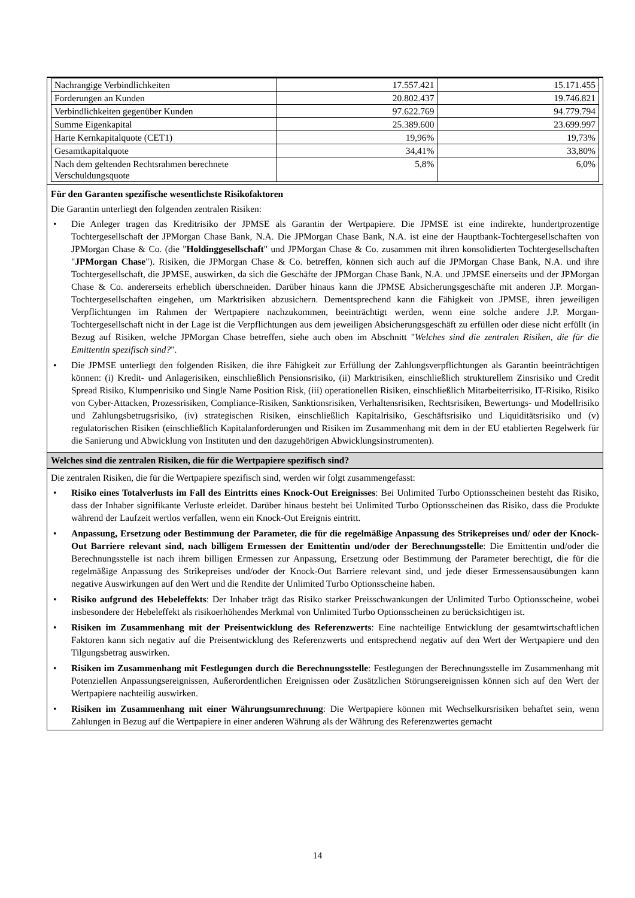| Nachrangige Verbindlichkeiten | 17.557.421 | 15.171.455 |
| Forderungen an Kunden | 20.802.437 | 19.746.821 |
| Verbindlichkeiten gegenüber Kunden | 97.622.769 | 94.779.794 |
| Summe Eigenkapital | 25.389.600 | 23.699.997 |
| Harte Kernkapitalquote (CET1) | 19,96% | 19,73% |
| Gesamtkapitalquote | 34,41% | 33,80% |
| Nach dem geltenden Rechtsrahmen berechnete Verschuldungsquote | 5,8% | 6,0% |
Für den Garanten spezifische wesentlichste Risikofaktoren
Die Garantin unterliegt den folgenden zentralen Risiken:
• Die Anleger tragen das Kreditrisiko der JPMSE als Garantin der Wertpapiere. Die JPMSE ist eine indirekte, hundertprozentige Tochtergesellschaft der JPMorgan Chase Bank, N.A. Die JPMorgan Chase Bank, N.A. ist eine der Hauptbank-Tochtergesellschaften von JPMorgan Chase & Co. (die "Holdinggesellschaft" und JPMorgan Chase & Co. zusammen mit ihren konsolidierten Tochtergesellschaften "JPMorgan Chase"). Risiken, die JPMorgan Chase & Co. betreffen, können sich auch auf die JPMorgan Chase Bank, N.A. und ihre Tochtergesellschaft, die JPMSE, auswirken, da sich die Geschäfte der JPMorgan Chase Bank, N.A. und JPMSE einerseits und der JPMorgan Chase & Co. andererseits erheblich überschneiden. Darüber hinaus kann die JPMSE Absicherungsgeschäfte mit anderen J.P. Morgan-Tochtergesellschaften eingehen, um Marktrisiken abzusichern. Dementsprechend kann die Fähigkeit von JPMSE, ihren jeweiligen Verpflichtungen im Rahmen der Wertpapiere nachzukommen, beeinträchtigt werden, wenn eine solche andere J.P. Morgan-Tochtergesellschaft nicht in der Lage ist die Verpflichtungen aus dem jeweiligen Absicherungsgeschäft zu erfüllen oder diese nicht erfüllt (in Bezug auf Risiken, welche JPMorgan Chase betreffen, siehe auch oben im Abschnitt "Welches sind die zentralen Risiken, die für die Emittentin spezifisch sind?".
• Die JPMSE unterliegt den folgenden Risiken, die ihre Fähigkeit zur Erfüllung der Zahlungsverpflichtungen als Garantin beeinträchtigen können: (i) Kredit- und Anlagerisiken, einschließlich Pensionsrisiko, (ii) Marktrisiken, einschließlich strukturellem Zinsrisiko und Credit Spread Risiko, Klumpenrisiko und Single Name Position Risk, (iii) operationellen Risiken, einschließlich Mitarbeiterrisiko, IT-Risiko, Risiko von Cyber-Attacken, Prozessrisiken, Compliance-Risiken, Sanktionsrisiken, Verhaltensrisiken, Rechtsrisiken, Bewertungs- und Modellrisiko und Zahlungsbetrugsrisiko, (iv) strategischen Risiken, einschließlich Kapitalrisiko, Geschäftsrisiko und Liquiditätsrisiko und (v) regulatorischen Risiken (einschließlich Kapitalanforderungen und Risiken im Zusammenhang mit dem in der EU etablierten Regelwerk für die Sanierung und Abwicklung von Instituten und den dazugehörigen Abwicklungsinstrumenten).
Welches sind die zentralen Risiken, die für die Wertpapiere spezifisch sind?
Die zentralen Risiken, die für die Wertpapiere spezifisch sind, werden wir folgt zusammengefasst:
• Risiko eines Totalverlusts im Fall des Eintritts eines Knock-Out Ereignisses: Bei Unlimited Turbo Optionsscheinen besteht das Risiko, dass der Inhaber signifikante Verluste erleidet. Darüber hinaus besteht bei Unlimited Turbo Optionsscheinen das Risiko, dass die Produkte während der Laufzeit wertlos verfallen, wenn ein Knock-Out Ereignis eintritt.
• Anpassung, Ersetzung oder Bestimmung der Parameter, die für die regelmäßige Anpassung des Strikepreises und/ oder der Knock-Out Barriere relevant sind, nach billigem Ermessen der Emittentin und/oder der Berechnungsstelle: Die Emittentin und/oder die Berechnungsstelle ist nach ihrem billigen Ermessen zur Anpassung, Ersetzung oder Bestimmung der Parameter berechtigt, die für die regelmäßige Anpassung des Strikepreises und/oder der Knock-Out Barriere relevant sind, und jede dieser Ermessensausübungen kann negative Auswirkungen auf den Wert und die Rendite der Unlimited Turbo Optionsscheine haben.
• Risiko aufgrund des Hebeleffekts: Der Inhaber trägt das Risiko starker Preisschwankungen der Unlimited Turbo Optionsscheine, wobei insbesondere der Hebeleffekt als risikoerhöhendes Merkmal von Unlimited Turbo Optionsscheinen zu berücksichtigen ist.
• Risiken im Zusammenhang mit der Preisentwicklung des Referenzwerts: Eine nachteilige Entwicklung der gesamtwirtschaftlichen Faktoren kann sich negativ auf die Preisentwicklung des Referenzwerts und entsprechend negativ auf den Wert der Wertpapiere und den Tilgungsbetrag auswirken.
• Risiken im Zusammenhang mit Festlegungen durch die Berechnungsstelle: Festlegungen der Berechnungsstelle im Zusammenhang mit Potenziellen Anpassungsereignissen, Außerordentlichen Ereignissen oder Zusätzlichen Störungsereignissen können sich auf den Wert der Wertpapiere nachteilig auswirken.
• Risiken im Zusammenhang mit einer Währungsumrechnung: Die Wertpapiere können mit Wechselkursrisiken behaftet sein, wenn Zahlungen in Bezug auf die Wertpapiere in einer anderen Währung als der Währung des Referenzwertes gemacht
14